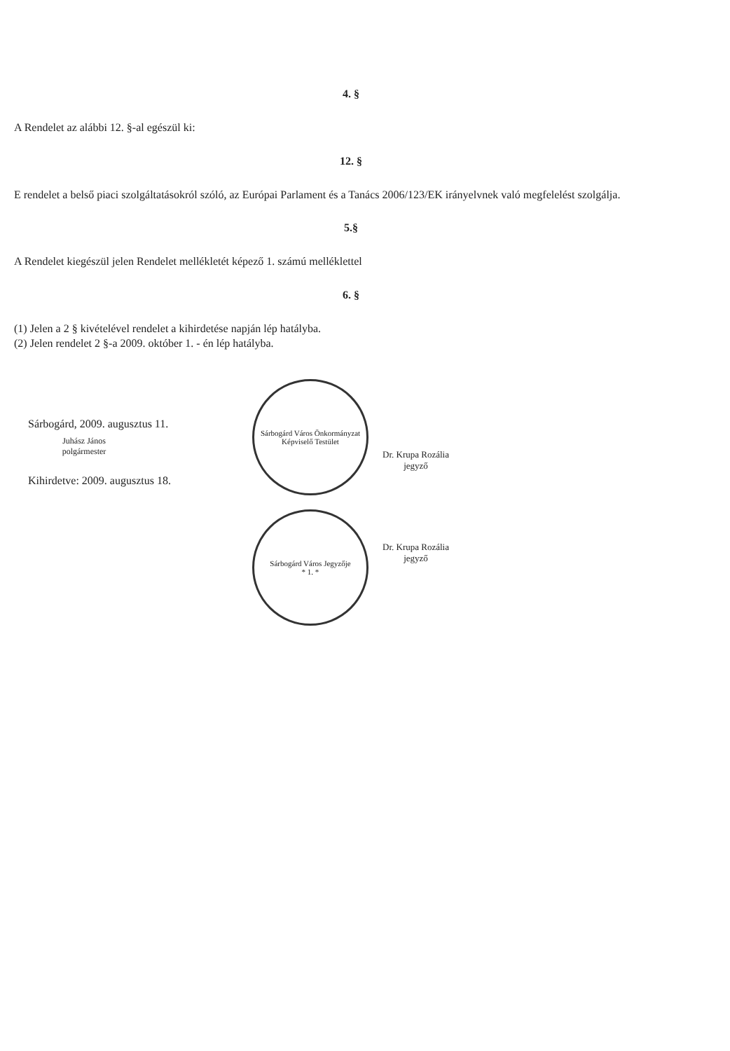4. §
A Rendelet az alábbi 12. §-al egészül ki:
12. §
E rendelet a belső piaci szolgáltatásokról szóló, az Európai Parlament és a Tanács 2006/123/EK irányelvnek való megfelelést szolgálja.
5.§
A Rendelet kiegészül jelen Rendelet mellékletét képező 1. számú melléklettel
6. §
(1) Jelen a 2 § kivételével rendelet a kihirdetése napján lép hatályba.
(2) Jelen rendelet 2 §-a 2009. október 1. - én lép hatályba.
Sárbogárd, 2009. augusztus 11.
Juhász János
polgármester
Kihirdetve: 2009. augusztus 18.
Sárbogárd Város Önkormányzat Képviselő Testület
Sárbogárd Város Jegyzője
* 1. *
Dr. Krupa Rozália
jegyző
Dr. Krupa Rozália
jegyző